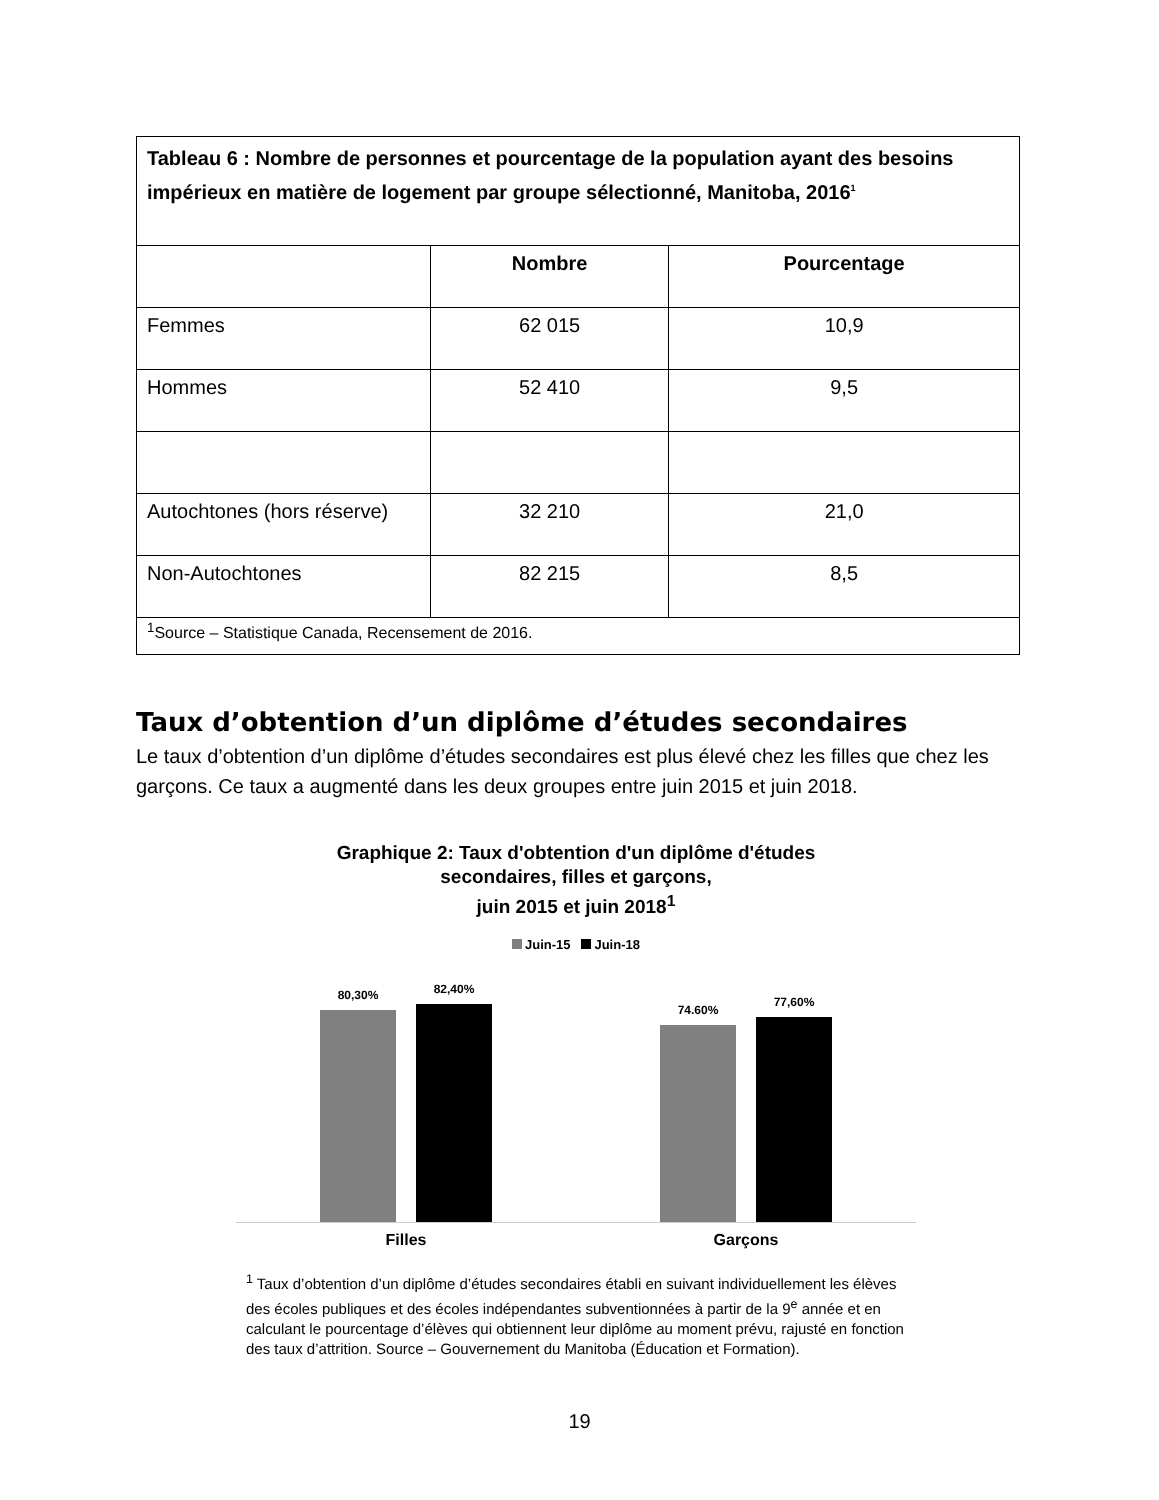| Tableau 6 : Nombre de personnes et pourcentage de la population ayant des besoins impérieux en matière de logement par groupe sélectionné, Manitoba, 2016<sup>1</sup> | | |
| --- | --- | --- |
| | Nombre | Pourcentage |
| Femmes | 62 015 | 10,9 |
| Hommes | 52 410 | 9,5 |
| Autochtones (hors réserve) | 32 210 | 21,0 |
| Non-Autochtones | 82 215 | 8,5 |
| <sup>1</sup> Source – Statistique Canada, Recensement de 2016. | | |
Taux d’obtention d’un diplôme d’études secondaires
Le taux d’obtention d’un diplôme d’études secondaires est plus élevé chez les filles que chez les garçons. Ce taux a augmenté dans les deux groupes entre juin 2015 et juin 2018.
Graphique 2: Taux d'obtention d'un diplôme d'études
secondaires, filles et garçons,
juin 2015 et juin 2018<sup>1</sup>
Juin-15 Juin-18
80,30%
82,40%
74.60%
77,60%
Filles Garçons
<sup>1</sup> Taux d’obtention d’un diplôme d’études secondaires établi en suivant individuellement les élèves des écoles publiques et des écoles indépendantes subventionnées à partir de la 9<sup>e</sup> année et en calculant le pourcentage d’élèves qui obtiennent leur diplôme au moment prévu, rajusté en fonction des taux d’attrition. Source – Gouvernement du Manitoba (Éducation et Formation).
19